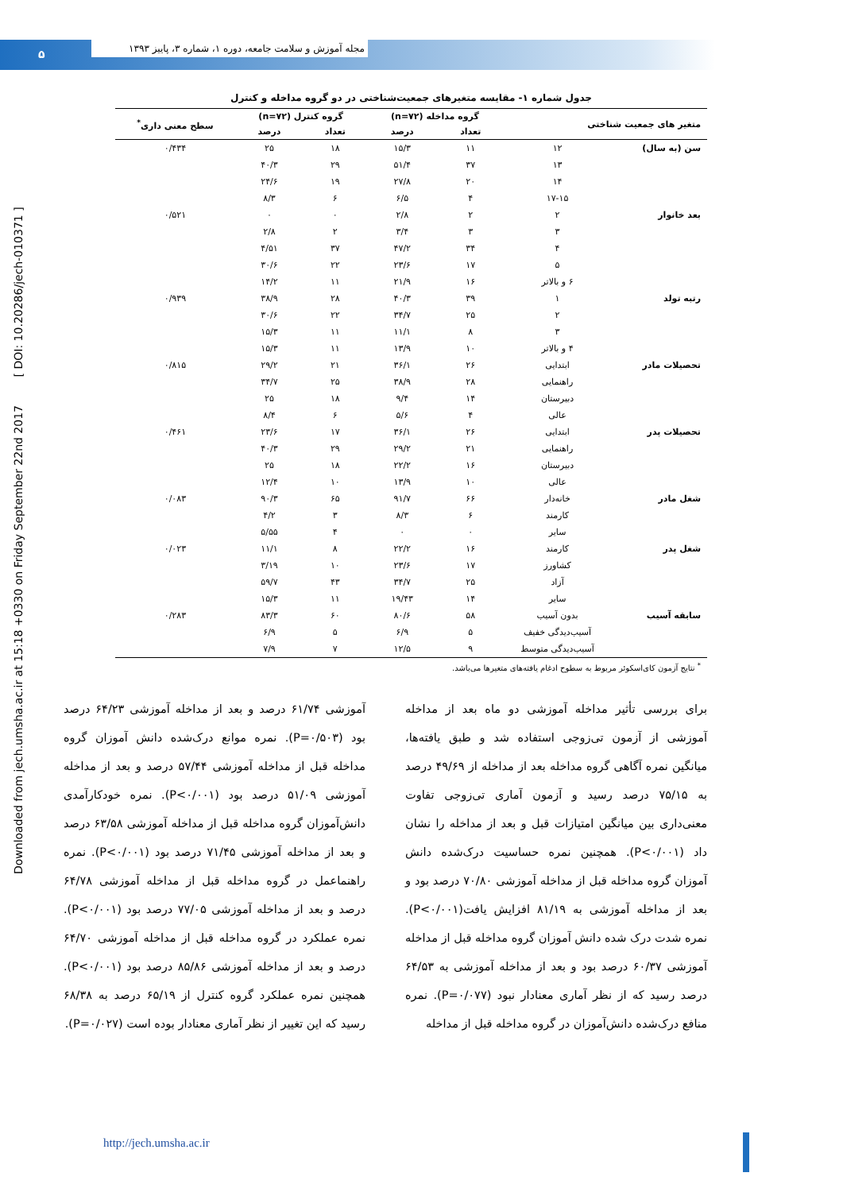۵
مجله آموزش و سلامت جامعه، دوره ۱، شماره ۳، پاییز ۱۳۹۳
Downloaded from jech.umsha.ac.ir at 15:18 +0330 on Friday September 22nd 2017 [ DOI: 10.20286/jech-010371 ]
جدول شماره ۱- مقایسه متغیرهای جمعیت‌شناختی در دو گروه مداخله و کنترل
| متغیر های جمعیت شناختی | | گروه مداخله (n=۷۲) | | گروه کنترل (n=۷۲) | | سطح معنی داری<sup>*</sup> |
| --- | --- | --- | --- | --- | --- | --- |
| | | تعداد | درصد | تعداد | درصد | |
| سن (به سال) | ۱۲ | ۱۱ | ۱۵/۳ | ۱۸ | ۲۵ | ۰/۴۳۴ |
| | ۱۳ | ۳۷ | ۵۱/۴ | ۲۹ | ۴۰/۳ | |
| | ۱۴ | ۲۰ | ۲۷/۸ | ۱۹ | ۲۴/۶ | |
| | ۱۷-۱۵ | ۴ | ۶/۵ | ۶ | ۸/۳ | |
| بعد خانوار | ۲ | ۲ | ۲/۸ | ۰ | ۰ | ۰/۵۲۱ |
| | ۳ | ۳ | ۳/۴ | ۲ | ۲/۸ | |
| | ۴ | ۳۴ | ۴۷/۲ | ۳۷ | ۴/۵۱ | |
| | ۵ | ۱۷ | ۲۳/۶ | ۲۲ | ۳۰/۶ | |
| | ۶ و بالاتر | ۱۶ | ۲۱/۹ | ۱۱ | ۱۴/۲ | |
| رتبه تولد | ۱ | ۳۹ | ۴۰/۳ | ۲۸ | ۳۸/۹ | ۰/۹۳۹ |
| | ۲ | ۲۵ | ۳۴/۷ | ۲۲ | ۳۰/۶ | |
| | ۳ | ۸ | ۱۱/۱ | ۱۱ | ۱۵/۳ | |
| | ۴ و بالاتر | ۱۰ | ۱۳/۹ | ۱۱ | ۱۵/۳ | |
| تحصیلات مادر | ابتدایی | ۲۶ | ۳۶/۱ | ۲۱ | ۲۹/۲ | ۰/۸۱۵ |
| | راهنمایی | ۲۸ | ۳۸/۹ | ۲۵ | ۳۴/۷ | |
| | دبیرستان | ۱۴ | ۹/۴ | ۱۸ | ۲۵ | |
| | عالی | ۴ | ۵/۶ | ۶ | ۸/۴ | |
| تحصیلات پدر | ابتدایی | ۲۶ | ۳۶/۱ | ۱۷ | ۲۳/۶ | ۰/۴۶۱ |
| | راهنمایی | ۲۱ | ۲۹/۲ | ۲۹ | ۴۰/۳ | |
| | دبیرستان | ۱۶ | ۲۲/۲ | ۱۸ | ۲۵ | |
| | عالی | ۱۰ | ۱۳/۹ | ۱۰ | ۱۲/۴ | |
| شغل مادر | خانه‌دار | ۶۶ | ۹۱/۷ | ۶۵ | ۹۰/۳ | ۰/۰۸۳ |
| | کارمند | ۶ | ۸/۳ | ۳ | ۴/۲ | |
| | سایر | ۰ | ۰ | ۴ | ۵/۵۵ | |
| شغل پدر | کارمند | ۱۶ | ۲۲/۲ | ۸ | ۱۱/۱ | ۰/۰۲۳ |
| | کشاورز | ۱۷ | ۲۳/۶ | ۱۰ | ۳/۱۹ | |
| | آزاد | ۲۵ | ۳۴/۷ | ۴۳ | ۵۹/۷ | |
| | سایر | ۱۴ | ۱۹/۴۳ | ۱۱ | ۱۵/۳ | |
| سابقه آسیب | بدون آسیب | ۵۸ | ۸۰/۶ | ۶۰ | ۸۳/۳ | ۰/۲۸۳ |
| | آسیب‌دیدگی خفیف | ۵ | ۶/۹ | ۵ | ۶/۹ | |
| | آسیب‌دیدگی متوسط | ۹ | ۱۲/۵ | ۷ | ۷/۹ | |
<sup>*</sup> نتایج آزمون کای‌اسکوئر مربوط به سطوح ادغام یافته‌های متغیرها می‌باشد.
برای بررسی تأثیر مداخله آموزشی دو ماه بعد از مداخله آموزشی از آزمون تی‌زوجی استفاده شد و طبق یافته‌ها، میانگین نمره آگاهی گروه مداخله بعد از مداخله از ۴۹/۶۹ درصد به ۷۵/۱۵ درصد رسید و آزمون آماری تی‌زوجی تفاوت معنی‌داری بین میانگین امتیازات قبل و بعد از مداخله را نشان داد (P<۰/۰۰۱). همچنین نمره حساسیت درک‌شده دانش آموزان گروه مداخله قبل از مداخله آموزشی ۷۰/۸۰ درصد بود و بعد از مداخله آموزشی به ۸۱/۱۹ افزایش یافت(P<۰/۰۰۱). نمره شدت درک شده دانش آموزان گروه مداخله قبل از مداخله آموزشی ۶۰/۳۷ درصد بود و بعد از مداخله آموزشی به ۶۴/۵۳ درصد رسید که از نظر آماری معنادار نبود (P=۰/۰۷۷). نمره منافع درک‌شده دانش‌آموزان در گروه مداخله قبل از مداخله
آموزشی ۶۱/۷۴ درصد و بعد از مداخله آموزشی ۶۴/۲۳ درصد بود (P=۰/۵۰۳). نمره موانع درک‌شده دانش آموزان گروه مداخله قبل از مداخله آموزشی ۵۷/۴۴ درصد و بعد از مداخله آموزشی ۵۱/۰۹ درصد بود (P<۰/۰۰۱). نمره خودکارآمدی دانش‌آموزان گروه مداخله قبل از مداخله آموزشی ۶۳/۵۸ درصد و بعد از مداخله آموزشی ۷۱/۴۵ درصد بود (P<۰/۰۰۱). نمره راهنماعمل در گروه مداخله قبل از مداخله آموزشی ۶۴/۷۸ درصد و بعد از مداخله آموزشی ۷۷/۰۵ درصد بود (P<۰/۰۰۱). نمره عملکرد در گروه مداخله قبل از مداخله آموزشی ۶۴/۷۰ درصد و بعد از مداخله آموزشی ۸۵/۸۶ درصد بود (P<۰/۰۰۱). همچنین نمره عملکرد گروه کنترل از ۶۵/۱۹ درصد به ۶۸/۳۸ رسید که این تغییر از نظر آماری معنادار بوده است (P=۰/۰۲۷).
http://jech.umsha.ac.ir